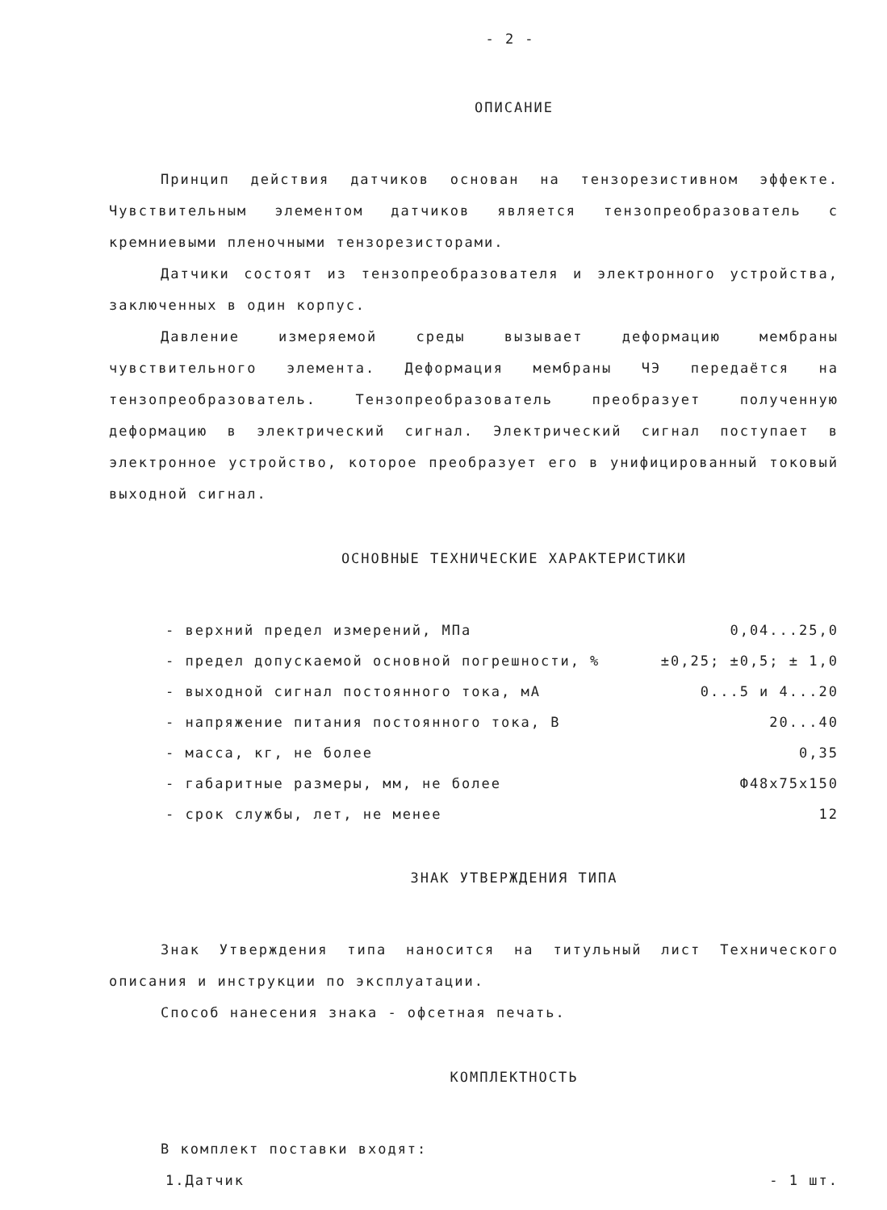- 2 -
ОПИСАНИЕ
Принцип действия датчиков основан на тензорезистивном эффекте. Чувствительным элементом датчиков является тензопреобразователь с кремниевыми пленочными тензорезисторами.
Датчики состоят из тензопреобразователя и электронного устройства, заключенных в один корпус.
Давление измеряемой среды вызывает деформацию мембраны чувствительного элемента. Деформация мембраны ЧЭ передаётся на тензопреобразователь. Тензопреобразователь преобразует полученную деформацию в электрический сигнал. Электрический сигнал поступает в электронное устройство, которое преобразует его в унифицированный токовый выходной сигнал.
ОСНОВНЫЕ ТЕХНИЧЕСКИЕ ХАРАКТЕРИСТИКИ
| - верхний предел измерений, МПа | 0,04...25,0 |
| - предел допускаемой основной погрешности, % | ±0,25; ±0,5; ± 1,0 |
| - выходной сигнал постоянного тока, мА | 0...5 и 4...20 |
| - напряжение питания постоянного тока, В | 20...40 |
| - масса, кг, не более | 0,35 |
| - габаритные размеры, мм, не более | Ф48x75x150 |
| - срок службы, лет, не менее | 12 |
ЗНАК УТВЕРЖДЕНИЯ ТИПА
Знак Утверждения типа наносится на титульный лист Технического описания и инструкции по эксплуатации.
Способ нанесения знака - офсетная печать.
КОМПЛЕКТНОСТЬ
В комплект поставки входят:
| 1.Датчик | - 1 шт. |